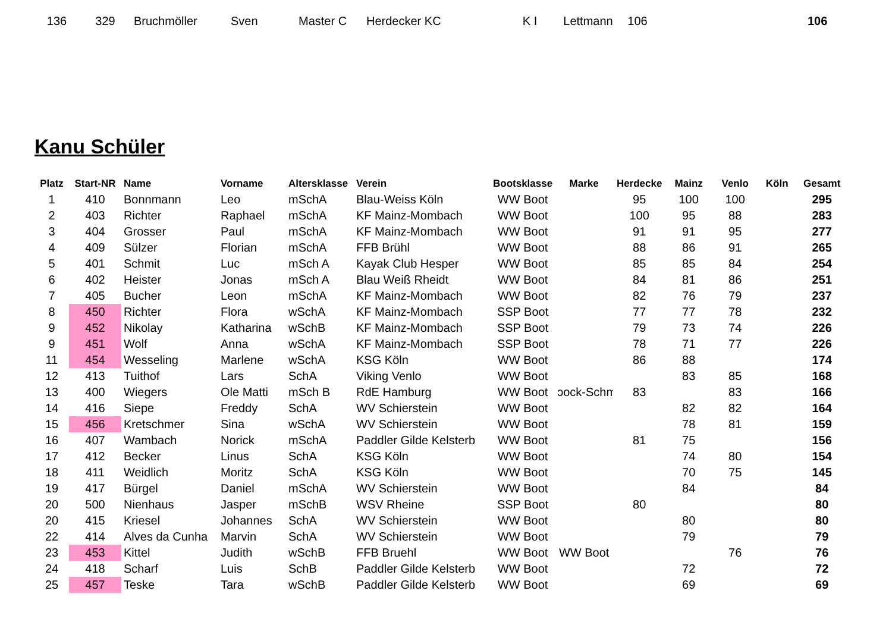| 136 | 329 | Bruchmöller | Sven | Master C | Herdecker KC | K I | Lettmann | 106 | | 106 |
Kanu Schüler
| Platz | Start-NR | Name | Vorname | Altersklasse | Verein | Bootsklasse | Marke | Herdecke | Mainz | Venlo | Köln | Gesamt |
| --- | --- | --- | --- | --- | --- | --- | --- | --- | --- | --- | --- | --- |
| 1 | 410 | Bonnmann | Leo | mSchA | Blau-Weiss Köln | WW Boot | | 95 | 100 | 100 | | 295 |
| 2 | 403 | Richter | Raphael | mSchA | KF Mainz-Mombach | WW Boot | | 100 | 95 | 88 | | 283 |
| 3 | 404 | Grosser | Paul | mSchA | KF Mainz-Mombach | WW Boot | | 91 | 91 | 95 | | 277 |
| 4 | 409 | Sülzer | Florian | mSchA | FFB Brühl | WW Boot | | 88 | 86 | 91 | | 265 |
| 5 | 401 | Schmit | Luc | mSch A | Kayak Club Hesper | WW Boot | | 85 | 85 | 84 | | 254 |
| 6 | 402 | Heister | Jonas | mSch A | Blau Weiß Rheidt | WW Boot | | 84 | 81 | 86 | | 251 |
| 7 | 405 | Bucher | Leon | mSchA | KF Mainz-Mombach | WW Boot | | 82 | 76 | 79 | | 237 |
| 8 | 450 | Richter | Flora | wSchA | KF Mainz-Mombach | SSP Boot | | 77 | 77 | 78 | | 232 |
| 9 | 452 | Nikolay | Katharina | wSchB | KF Mainz-Mombach | SSP Boot | | 79 | 73 | 74 | | 226 |
| 9 | 451 | Wolf | Anna | wSchA | KF Mainz-Mombach | SSP Boot | | 78 | 71 | 77 | | 226 |
| 11 | 454 | Wesseling | Marlene | wSchA | KSG Köln | WW Boot | | 86 | 88 | | | 174 |
| 12 | 413 | Tuithof | Lars | SchA | Viking Venlo | WW Boot | | | 83 | 85 | | 168 |
| 13 | 400 | Wiegers | Ole Matti | mSch B | RdE Hamburg | WW Boot | ɔock-Schmi | 83 | | 83 | | 166 |
| 14 | 416 | Siepe | Freddy | SchA | WV Schierstein | WW Boot | | | 82 | 82 | | 164 |
| 15 | 456 | Kretschmer | Sina | wSchA | WV Schierstein | WW Boot | | | 78 | 81 | | 159 |
| 16 | 407 | Wambach | Norick | mSchA | Paddler Gilde Kelsterb | WW Boot | | 81 | 75 | | | 156 |
| 17 | 412 | Becker | Linus | SchA | KSG Köln | WW Boot | | | 74 | 80 | | 154 |
| 18 | 411 | Weidlich | Moritz | SchA | KSG Köln | WW Boot | | | 70 | 75 | | 145 |
| 19 | 417 | Bürgel | Daniel | mSchA | WV Schierstein | WW Boot | | | 84 | | | 84 |
| 20 | 500 | Nienhaus | Jasper | mSchB | WSV Rheine | SSP Boot | | 80 | | | | 80 |
| 20 | 415 | Kriesel | Johannes | SchA | WV Schierstein | WW Boot | | | 80 | | | 80 |
| 22 | 414 | Alves da Cunha | Marvin | SchA | WV Schierstein | WW Boot | | | 79 | | | 79 |
| 23 | 453 | Kittel | Judith | wSchB | FFB Bruehl | WW Boot | WW Boot | | | 76 | | 76 |
| 24 | 418 | Scharf | Luis | SchB | Paddler Gilde Kelsterb | WW Boot | | | 72 | | | 72 |
| 25 | 457 | Teske | Tara | wSchB | Paddler Gilde Kelsterb | WW Boot | | | 69 | | | 69 |